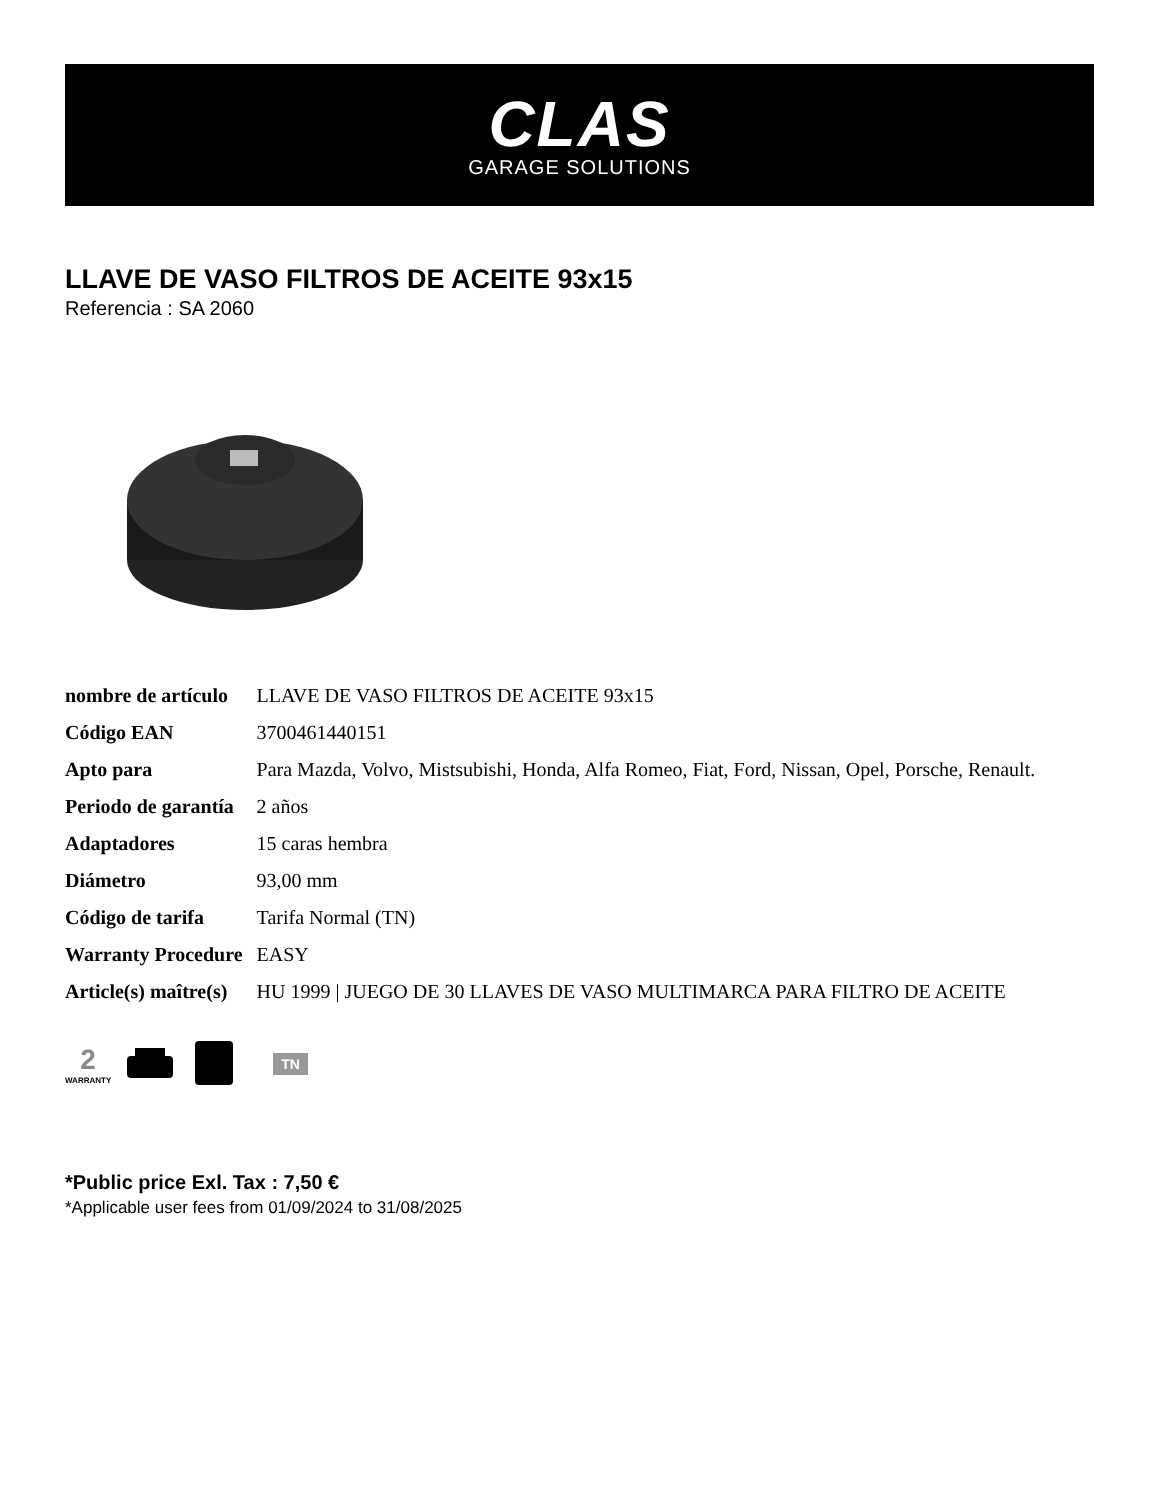CLAS
GARAGE SOLUTIONS
LLAVE DE VASO FILTROS DE ACEITE 93x15
Referencia : SA 2060
| nombre de artículo | LLAVE DE VASO FILTROS DE ACEITE 93x15 |
| Código EAN | 3700461440151 |
| Apto para | Para Mazda, Volvo, Mistsubishi, Honda, Alfa Romeo, Fiat, Ford, Nissan, Opel, Porsche, Renault. |
| Periodo de garantía | 2 años |
| Adaptadores | 15 caras hembra |
| Diámetro | 93,00 mm |
| Código de tarifa | Tarifa Normal (TN) |
| Warranty Procedure | EASY |
| Article(s) maître(s) | HU 1999 / JUEGO DE 30 LLAVES DE VASO MULTIMARCA PARA FILTRO DE ACEITE |
2
WARRANTY
TN
*Public price Exl. Tax : 7,50 €
*Applicable user fees from 01/09/2024 to 31/08/2025